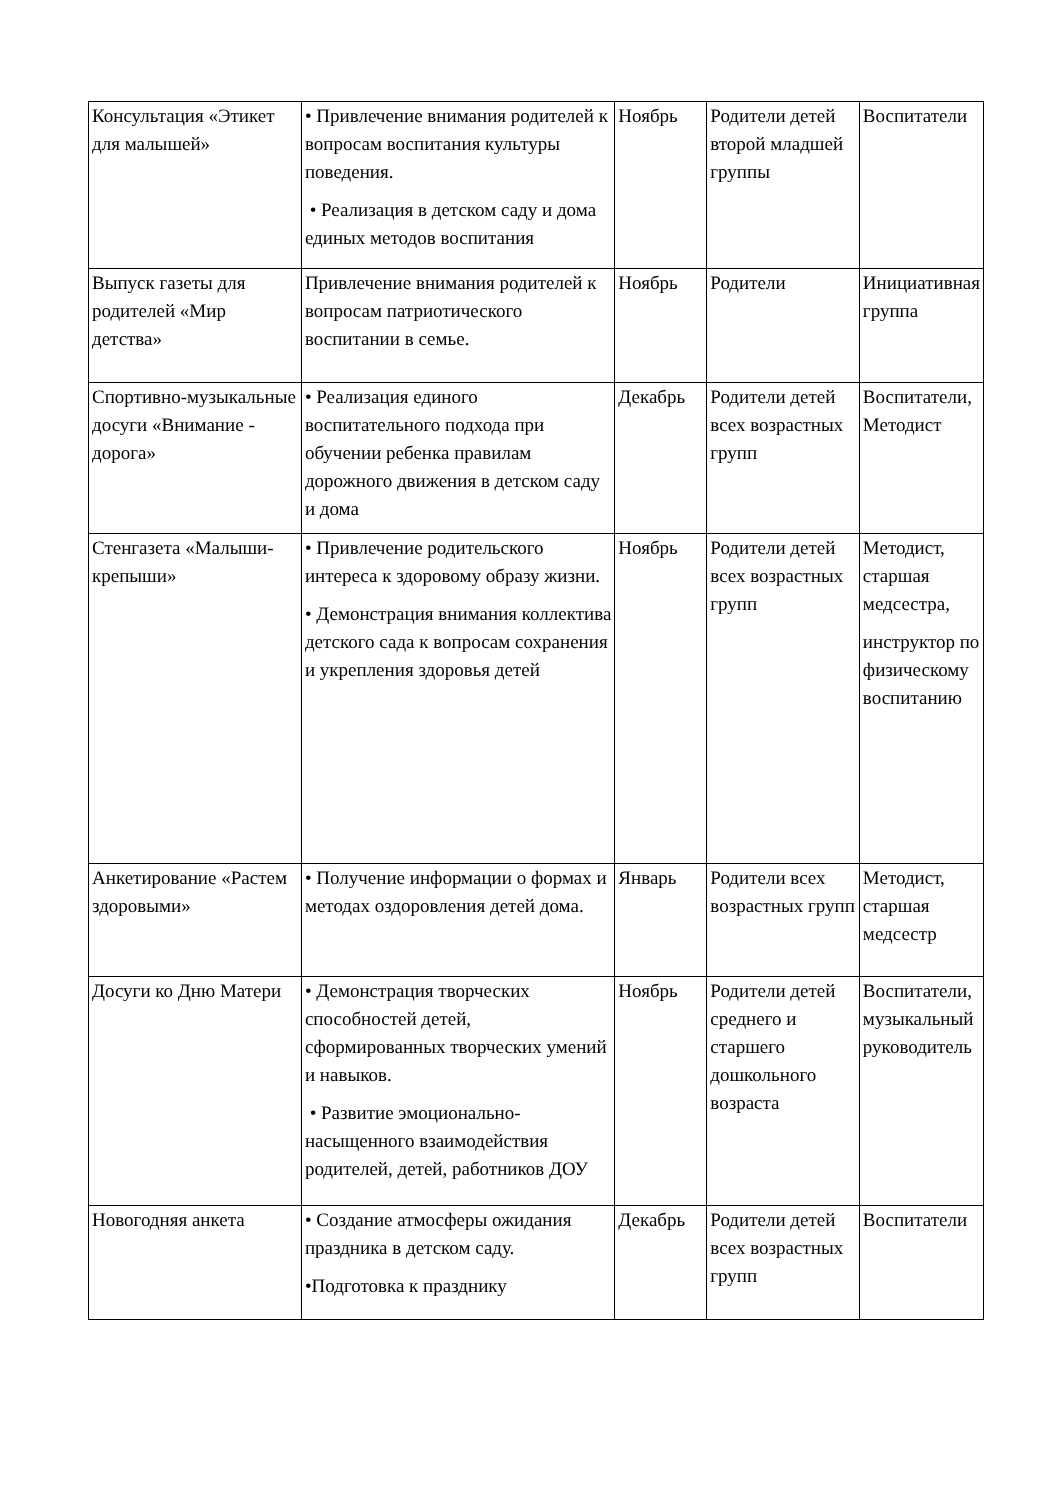| Консультация «Этикет для малышей» | • Привлечение внимания родителей к вопросам воспитания культуры поведения. • Реализация в детском саду и дома единых методов воспитания | Ноябрь | Родители детей второй младшей группы | Воспитатели |
| Выпуск газеты для родителей «Мир детства» | Привлечение внимания родителей к вопросам патриотического воспитании в семье. | Ноябрь | Родители | Инициативная группа |
| Спортивно-музыкальные досуги «Внимание - дорога» | • Реализация единого воспитательного подхода при обучении ребенка правилам дорожного движения в детском саду и дома | Декабрь | Родители детей всех возрастных групп | Воспитатели, Методист |
| Стенгазета «Малыши-крепыши» | • Привлечение родительского интереса к здоровому образу жизни. • Демонстрация внимания коллектива детского сада к вопросам сохранения и укрепления здоровья детей | Ноябрь | Родители детей всех возрастных групп | Методист, старшая медсестра, инструктор по физическому воспитанию |
| Анкетирование «Растем здоровыми» | • Получение информации о формах и методах оздоровления детей дома. | Январь | Родители всех возрастных групп | Методист, старшая медсестр |
| Досуги ко Дню Матери | • Демонстрация творческих способностей детей, сформированных творческих умений и навыков. • Развитие эмоционально-насыщенного взаимодействия родителей, детей, работников ДОУ | Ноябрь | Родители детей среднего и старшего дошкольного возраста | Воспитатели, музыкальный руководитель |
| Новогодняя анкета | • Создание атмосферы ожидания праздника в детском саду. •Подготовка к празднику | Декабрь | Родители детей всех возрастных групп | Воспитатели |